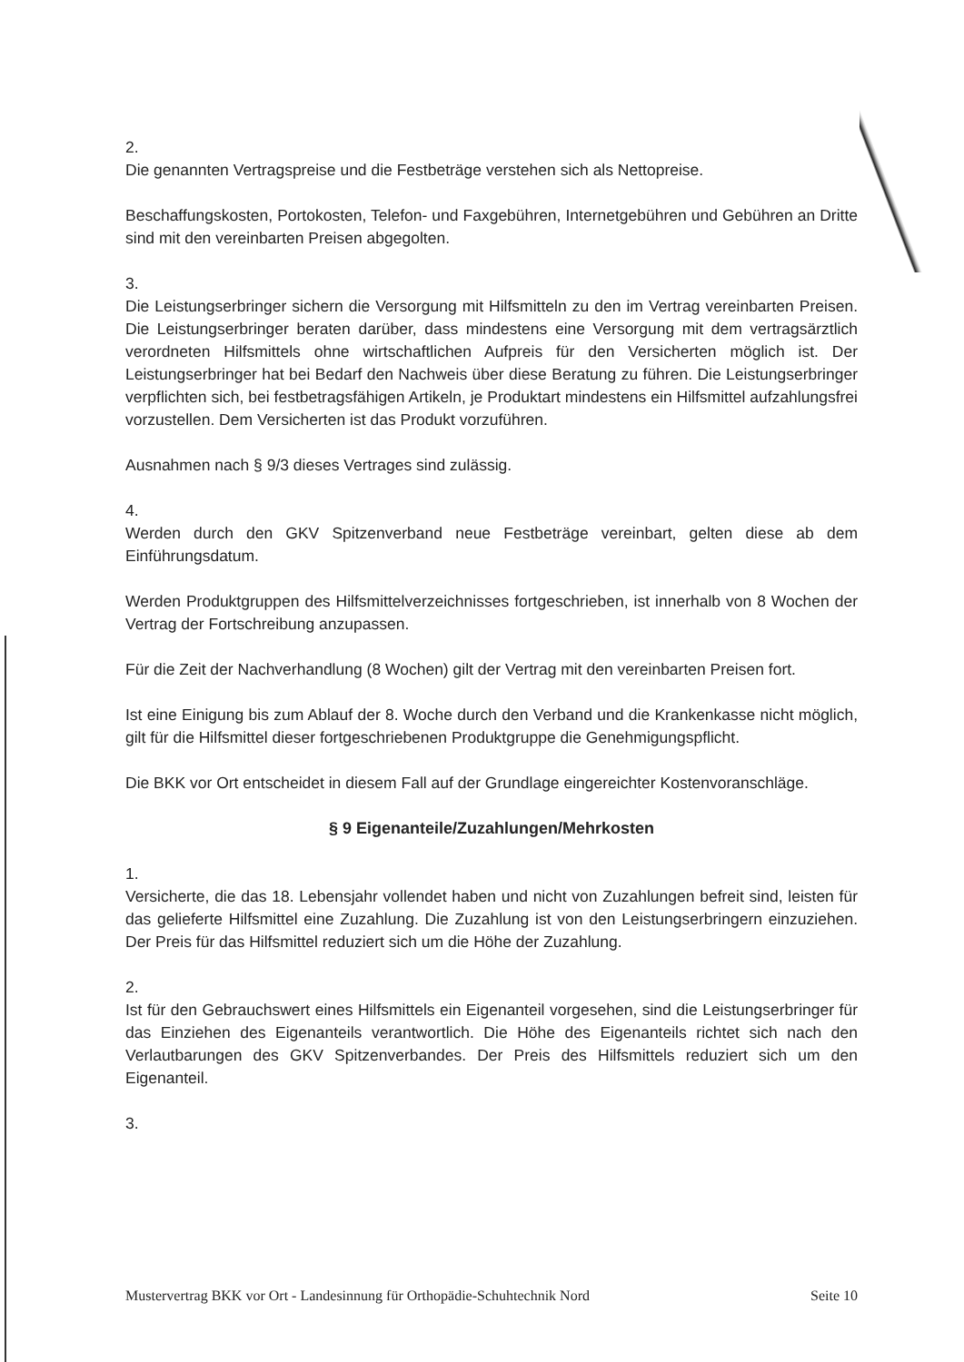2.
Die genannten Vertragspreise und die Festbeträge verstehen sich als Nettopreise.
Beschaffungskosten, Portokosten, Telefon- und Faxgebühren, Internetgebühren und Gebühren an Dritte sind mit den vereinbarten Preisen abgegolten.
3.
Die Leistungserbringer sichern die Versorgung mit Hilfsmitteln zu den im Vertrag vereinbarten Preisen. Die Leistungserbringer beraten darüber, dass mindestens eine Versorgung mit dem vertragsärztlich verordneten Hilfsmittels ohne wirtschaftlichen Aufpreis für den Versicherten möglich ist. Der Leistungserbringer hat bei Bedarf den Nachweis über diese Beratung zu führen. Die Leistungserbringer verpflichten sich, bei festbetragsfähigen Artikeln, je Produktart mindestens ein Hilfsmittel aufzahlungsfrei vorzustellen. Dem Versicherten ist das Produkt vorzuführen.
Ausnahmen nach § 9/3 dieses Vertrages sind zulässig.
4.
Werden durch den GKV Spitzenverband neue Festbeträge vereinbart, gelten diese ab dem Einführungsdatum.
Werden Produktgruppen des Hilfsmittelverzeichnisses fortgeschrieben, ist innerhalb von 8 Wochen der Vertrag der Fortschreibung anzupassen.
Für die Zeit der Nachverhandlung (8 Wochen) gilt der Vertrag mit den vereinbarten Preisen fort.
Ist eine Einigung bis zum Ablauf der 8. Woche durch den Verband und die Krankenkasse nicht möglich, gilt für die Hilfsmittel dieser fortgeschriebenen Produktgruppe die Genehmigungspflicht.
Die BKK vor Ort entscheidet in diesem Fall auf der Grundlage eingereichter Kostenvoranschläge.
§ 9 Eigenanteile/Zuzahlungen/Mehrkosten
1.
Versicherte, die das 18. Lebensjahr vollendet haben und nicht von Zuzahlungen befreit sind, leisten für das gelieferte Hilfsmittel eine Zuzahlung. Die Zuzahlung ist von den Leistungserbringern einzuziehen. Der Preis für das Hilfsmittel reduziert sich um die Höhe der Zuzahlung.
2.
Ist für den Gebrauchswert eines Hilfsmittels ein Eigenanteil vorgesehen, sind die Leistungserbringer für das Einziehen des Eigenanteils verantwortlich. Die Höhe des Eigenanteils richtet sich nach den Verlautbarungen des GKV Spitzenverbandes. Der Preis des Hilfsmittels reduziert sich um den Eigenanteil.
3.
Mustervertrag BKK vor Ort - Landesinnung für Orthopädie-Schuhtechnik Nord Seite 10